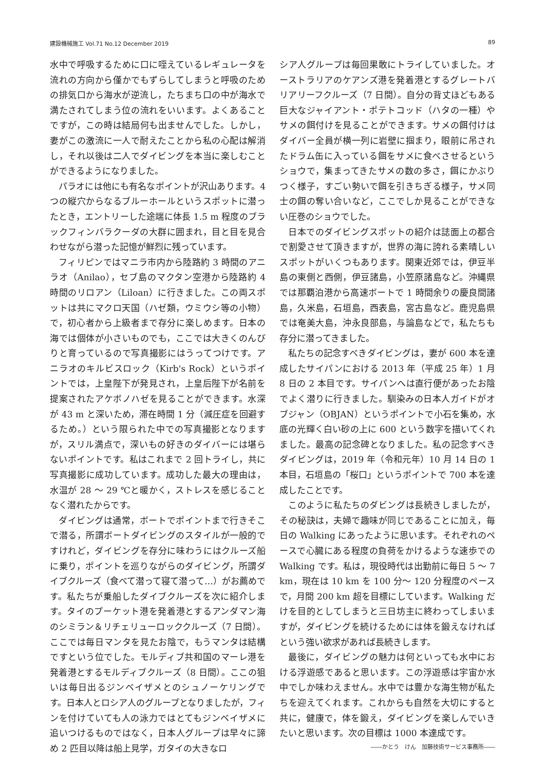建設機械施工 Vol.71 No.12 December 2019 89
水中で呼吸するために口に咥えているレギュレータを流れの方向から僅かでもずらしてしまうと呼吸のための排気口から海水が逆流し，たちまち口の中が海水で満たされてしまう位の流れをいいます。よくあることですが，この時は結局何も出ませんでした。しかし，妻がこの激流に一人で耐えたことから私の心配は解消し，それ以後は二人でダイビングを本当に楽しむことができるようになりました。
パラオには他にも有名なポイントが沢山あります。4つの縦穴からなるブルーホールというスポットに潜ったとき，エントリーした途端に体長 1.5 m 程度のブラックフィンバラクーダの大群に囲まれ，目と目を見合わせながら潜った記憶が鮮烈に残っています。
フィリピンではマニラ市内から陸路約 3 時間のアニラオ（Anilao），セブ島のマクタン空港から陸路約 4 時間のリロアン（Liloan）に行きました。この両スポットは共にマクロ天国（ハゼ類，ウミウシ等の小物）で，初心者から上級者まで存分に楽しめます。日本の海では個体が小さいものでも，ここでは大きくのんびりと育っているので写真撮影にはうってつけです。アニラオのキルビスロック（Kirb's Rock）というポイントでは，上皇陛下が発見され，上皇后陛下が名前を提案されたアケボノハゼを見ることができます。水深が 43 m と深いため，滞在時間 1 分（減圧症を回避するため。）という限られた中での写真撮影となりますが，スリル満点で，深いもの好きのダイバーには堪らないポイントです。私はこれまで 2 回トライし，共に写真撮影に成功しています。成功した最大の理由は，水温が 28 ～ 29 ℃と暖かく，ストレスを感じることなく潜れたからです。
ダイビングは通常，ボートでポイントまで行きそこで潜る，所謂ボートダイビングのスタイルが一般的ですけれど，ダイビングを存分に味わうにはクルーズ船に乗り，ポイントを巡りながらのダイビング，所謂ダイブクルーズ（食べて潜って寝て潜って…）がお薦めです。私たちが乗船したダイブクルーズを次に紹介します。タイのプーケット港を発着港とするアンダマン海のシミラン＆リチェリューロッククルーズ（7 日間）。ここでは毎日マンタを見たお陰で，もうマンタは結構ですという位でした。モルディブ共和国のマーレ港を発着港とするモルディブクルーズ（8 日間）。ここの狙いは毎日出るジンベイザメとのシュノーケリングです。日本人とロシア人のグループとなりましたが，フィンを付けていても人の泳力ではとてもジンベイザメに追いつけるものではなく，日本人グループは早々に諦め 2 匹目以降は船上見学，ガタイの大きなロ
シア人グループは毎回果敢にトライしていました。オーストラリアのケアンズ港を発着港とするグレートバリアリーフクルーズ（7 日間）。自分の背丈ほどもある巨大なジャイアント・ポテトコッド（ハタの一種）やサメの餌付けを見ることができます。サメの餌付けはダイバー全員が横一列に岩壁に掴まり，眼前に吊されたドラム缶に入っている餌をサメに食べさせるというショウで，集まってきたサメの数の多さ，餌にかぶりつく様子，すごい勢いで餌を引きちぎる様子，サメ同士の餌の奪い合いなど，ここでしか見ることができない圧巻のショウでした。
日本でのダイビングスポットの紹介は誌面上の都合で割愛させて頂きますが，世界の海に誇れる素晴しいスポットがいくつもあります。関東近郊では，伊豆半島の東側と西側，伊豆諸島，小笠原諸島など。沖縄県では那覇泊港から高速ボートで 1 時間余りの慶良間諸島，久米島，石垣島，西表島，宮古島など。鹿児島県では奄美大島，沖永良部島，与論島などで，私たちも存分に潜ってきました。
私たちの記念すべきダイビングは，妻が 600 本を達成したサイパンにおける 2013 年（平成 25 年）1 月 8 日の 2 本目です。サイパンへは直行便があったお陰でよく潜りに行きました。馴染みの日本人ガイドがオブジャン（OBJAN）というポイントで小石を集め，水底の光輝く白い砂の上に 600 という数字を描いてくれました。最高の記念碑となりました。私の記念すべきダイビングは，2019 年（令和元年）10 月 14 日の 1 本目，石垣島の「桜口」というポイントで 700 本を達成したことです。
このように私たちのダビングは長続きしましたが，その秘訣は，夫婦で趣味が同じであることに加え，毎日の Walking にあったように思います。それぞれのペースで心臓にある程度の負荷をかけるような速歩での Walking です。私は，現役時代は出勤前に毎日 5 ～ 7 km，現在は 10 km を 100 分～ 120 分程度のペースで，月間 200 km 超を目標にしています。Walking だけを目的としてしまうと三日坊主に終わってしまいますが，ダイビングを続けるためには体を鍛えなければという強い欲求があれば長続きします。
最後に，ダイビングの魅力は何といっても水中における浮遊感であると思います。この浮遊感は宇宙か水中でしか味わえません。水中では豊かな海生物が私たちを迎えてくれます。これからも自然を大切にすると共に，健康で，体を鍛え，ダイビングを楽しんでいきたいと思います。次の目標は 1000 本達成です。
――かとう　けん　加藤技術サービス事務所――